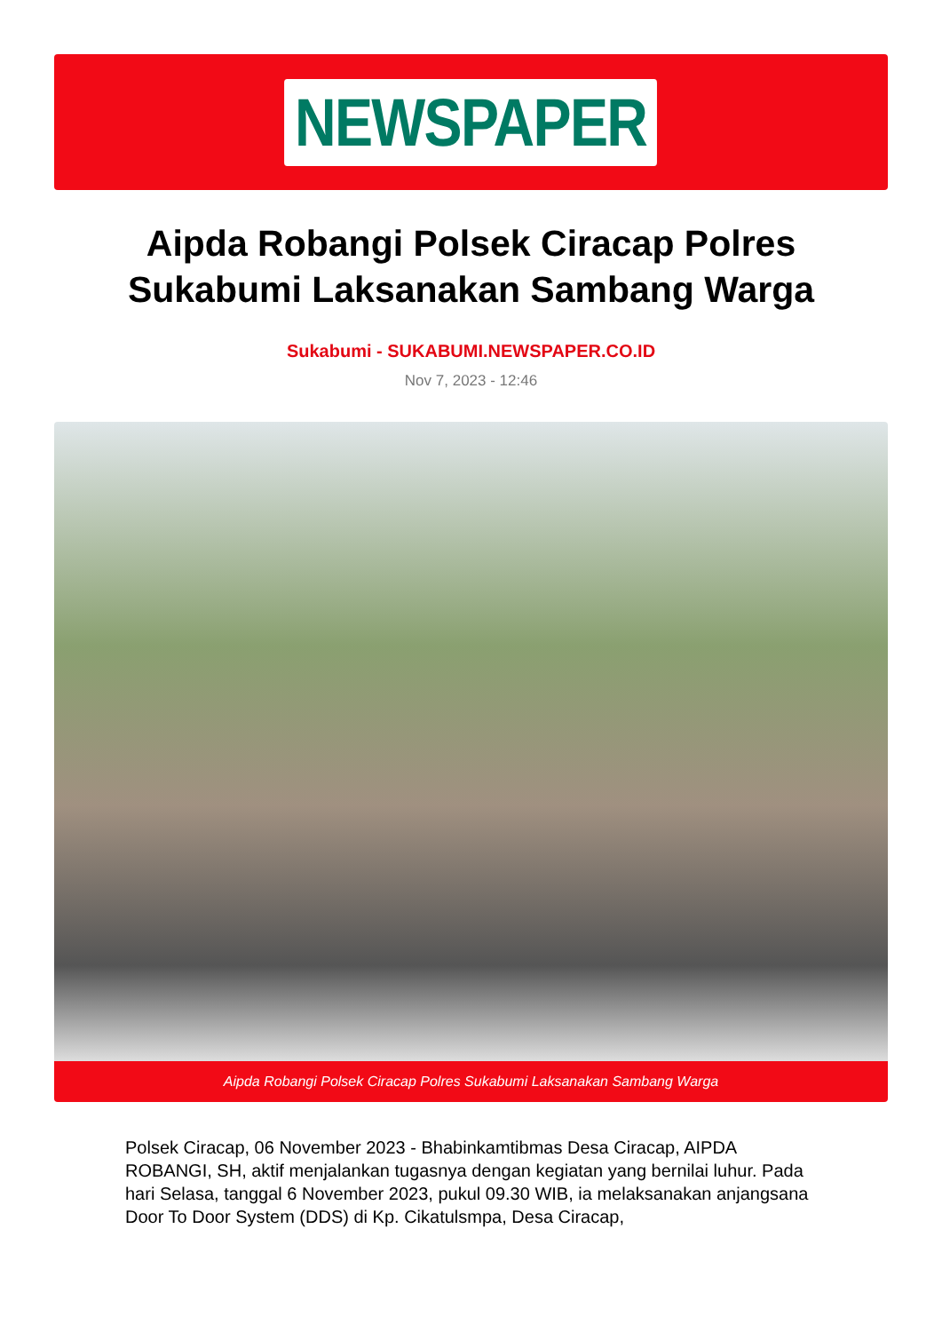NEWSPAPER
Aipda Robangi Polsek Ciracap Polres Sukabumi Laksanakan Sambang Warga
Sukabumi - SUKABUMI.NEWSPAPER.CO.ID
Nov 7, 2023 - 12:46
Aipda Robangi Polsek Ciracap Polres Sukabumi Laksanakan Sambang Warga
Polsek Ciracap, 06 November 2023 - Bhabinkamtibmas Desa Ciracap, AIPDA ROBANGI, SH, aktif menjalankan tugasnya dengan kegiatan yang bernilai luhur. Pada hari Selasa, tanggal 6 November 2023, pukul 09.30 WIB, ia melaksanakan anjangsana Door To Door System (DDS) di Kp. Cikatulsmpa, Desa Ciracap,